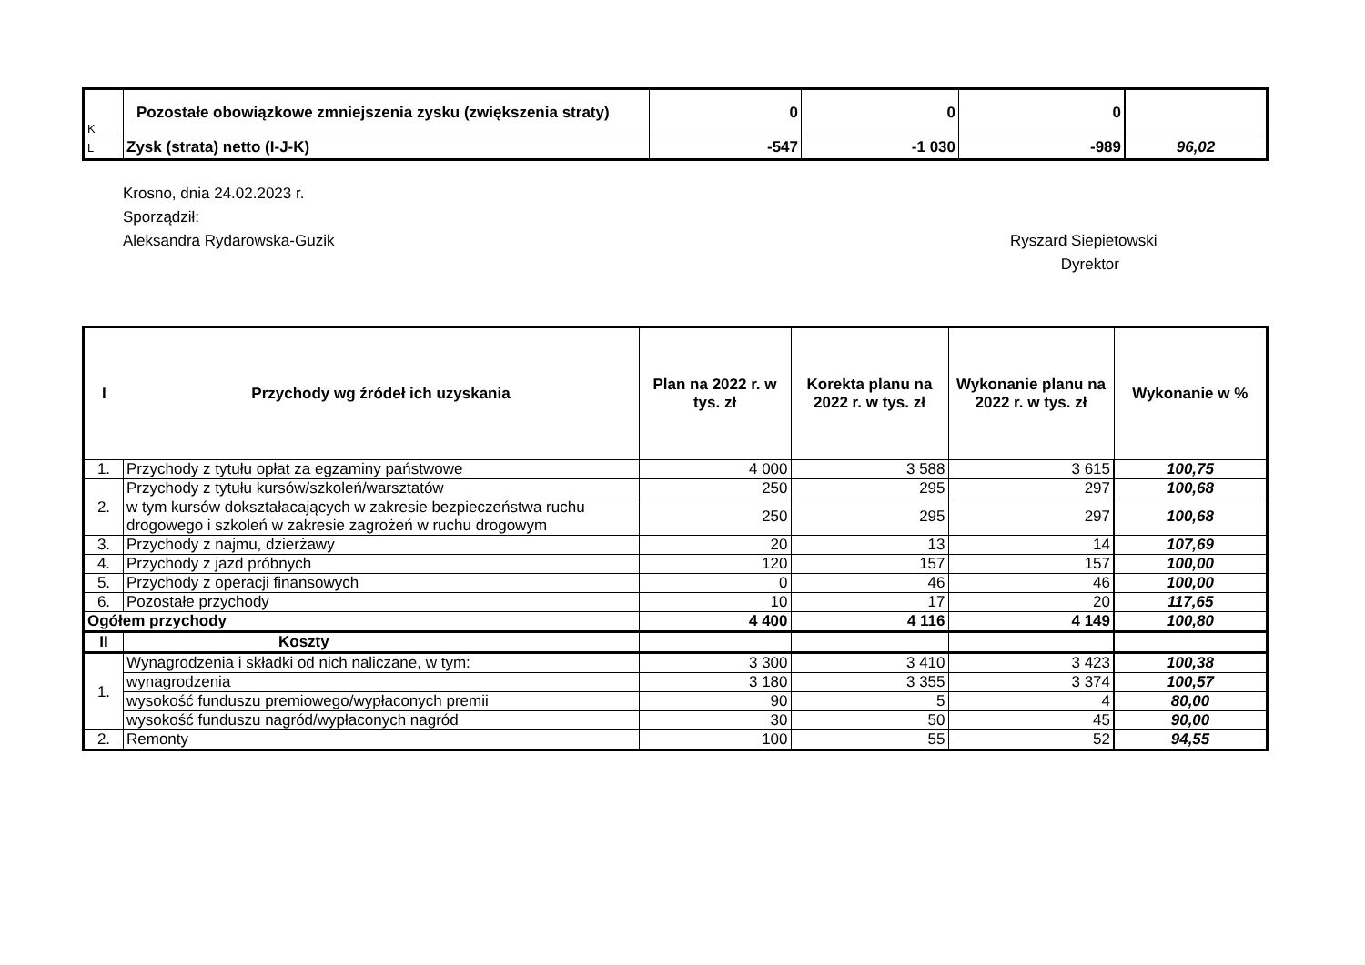| K | Pozostałe obowiązkowe zmniejszenia zysku (zwiększenia straty) | 0 | 0 | 0 | |
| L | Zysk (strata) netto (I-J-K) | -547 | -1 030 | -989 | 96,02 |
Krosno, dnia 24.02.2023 r.
Sporządził:
Aleksandra Rydarowska-Guzik
Ryszard Siepietowski
Dyrektor
| I | Przychody wg źródeł ich uzyskania | Plan na 2022 r. w tys. zł | Korekta planu na 2022 r. w tys. zł | Wykonanie planu na 2022 r. w tys. zł | Wykonanie w % |
| --- | --- | --- | --- | --- | --- |
| 1. | Przychody z tytułu opłat za egzaminy państwowe | 4 000 | 3 588 | 3 615 | 100,75 |
| 2. | Przychody z tytułu kursów/szkoleń/warsztatów | 250 | 295 | 297 | 100,68 |
| | w tym kursów dokształacających w zakresie bezpieczeństwa ruchu drogowego i szkoleń w zakresie zagrożeń w ruchu drogowym | 250 | 295 | 297 | 100,68 |
| 3. | Przychody z najmu, dzierżawy | 20 | 13 | 14 | 107,69 |
| 4. | Przychody z jazd próbnych | 120 | 157 | 157 | 100,00 |
| 5. | Przychody z operacji finansowych | 0 | 46 | 46 | 100,00 |
| 6. | Pozostałe przychody | 10 | 17 | 20 | 117,65 |
| Ogółem przychody | | 4 400 | 4 116 | 4 149 | 100,80 |
| II | Koszty | | | | |
| 1. | Wynagrodzenia i składki od nich naliczane, w tym: | 3 300 | 3 410 | 3 423 | 100,38 |
| | wynagrodzenia | 3 180 | 3 355 | 3 374 | 100,57 |
| | wysokość funduszu premiowego/wypłaconych premii | 90 | 5 | 4 | 80,00 |
| | wysokość funduszu nagród/wypłaconych nagród | 30 | 50 | 45 | 90,00 |
| 2. | Remonty | 100 | 55 | 52 | 94,55 |